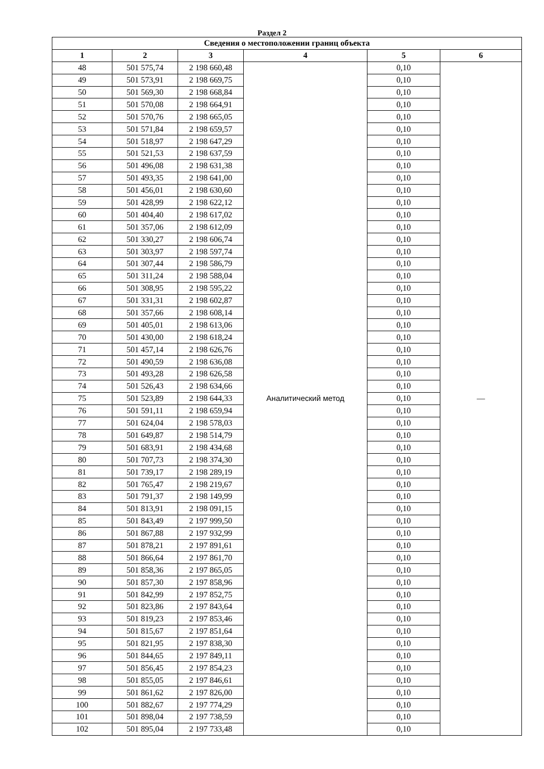Раздел 2
| Сведения о местоположении границ объекта | | | | | |
| --- | --- | --- | --- | --- | --- |
| 1 | 2 | 3 | 4 | 5 | 6 |
| 48 | 501 575,74 | 2 198 660,48 | Аналитический метод | 0,10 | — |
| 49 | 501 573,91 | 2 198 669,75 | | 0,10 | |
| 50 | 501 569,30 | 2 198 668,84 | | 0,10 | |
| 51 | 501 570,08 | 2 198 664,91 | | 0,10 | |
| 52 | 501 570,76 | 2 198 665,05 | | 0,10 | |
| 53 | 501 571,84 | 2 198 659,57 | | 0,10 | |
| 54 | 501 518,97 | 2 198 647,29 | | 0,10 | |
| 55 | 501 521,53 | 2 198 637,59 | | 0,10 | |
| 56 | 501 496,08 | 2 198 631,38 | | 0,10 | |
| 57 | 501 493,35 | 2 198 641,00 | | 0,10 | |
| 58 | 501 456,01 | 2 198 630,60 | | 0,10 | |
| 59 | 501 428,99 | 2 198 622,12 | | 0,10 | |
| 60 | 501 404,40 | 2 198 617,02 | | 0,10 | |
| 61 | 501 357,06 | 2 198 612,09 | | 0,10 | |
| 62 | 501 330,27 | 2 198 606,74 | | 0,10 | |
| 63 | 501 303,97 | 2 198 597,74 | | 0,10 | |
| 64 | 501 307,44 | 2 198 586,79 | | 0,10 | |
| 65 | 501 311,24 | 2 198 588,04 | | 0,10 | |
| 66 | 501 308,95 | 2 198 595,22 | | 0,10 | |
| 67 | 501 331,31 | 2 198 602,87 | | 0,10 | |
| 68 | 501 357,66 | 2 198 608,14 | | 0,10 | |
| 69 | 501 405,01 | 2 198 613,06 | | 0,10 | |
| 70 | 501 430,00 | 2 198 618,24 | | 0,10 | |
| 71 | 501 457,14 | 2 198 626,76 | | 0,10 | |
| 72 | 501 490,59 | 2 198 636,08 | | 0,10 | |
| 73 | 501 493,28 | 2 198 626,58 | | 0,10 | |
| 74 | 501 526,43 | 2 198 634,66 | | 0,10 | |
| 75 | 501 523,89 | 2 198 644,33 | | 0,10 | |
| 76 | 501 591,11 | 2 198 659,94 | | 0,10 | |
| 77 | 501 624,04 | 2 198 578,03 | | 0,10 | |
| 78 | 501 649,87 | 2 198 514,79 | | 0,10 | |
| 79 | 501 683,91 | 2 198 434,68 | | 0,10 | |
| 80 | 501 707,73 | 2 198 374,30 | | 0,10 | |
| 81 | 501 739,17 | 2 198 289,19 | | 0,10 | |
| 82 | 501 765,47 | 2 198 219,67 | | 0,10 | |
| 83 | 501 791,37 | 2 198 149,99 | | 0,10 | |
| 84 | 501 813,91 | 2 198 091,15 | | 0,10 | |
| 85 | 501 843,49 | 2 197 999,50 | | 0,10 | |
| 86 | 501 867,88 | 2 197 932,99 | | 0,10 | |
| 87 | 501 878,21 | 2 197 891,61 | | 0,10 | |
| 88 | 501 866,64 | 2 197 861,70 | | 0,10 | |
| 89 | 501 858,36 | 2 197 865,05 | | 0,10 | |
| 90 | 501 857,30 | 2 197 858,96 | | 0,10 | |
| 91 | 501 842,99 | 2 197 852,75 | | 0,10 | |
| 92 | 501 823,86 | 2 197 843,64 | | 0,10 | |
| 93 | 501 819,23 | 2 197 853,46 | | 0,10 | |
| 94 | 501 815,67 | 2 197 851,64 | | 0,10 | |
| 95 | 501 821,95 | 2 197 838,30 | | 0,10 | |
| 96 | 501 844,65 | 2 197 849,11 | | 0,10 | |
| 97 | 501 856,45 | 2 197 854,23 | | 0,10 | |
| 98 | 501 855,05 | 2 197 846,61 | | 0,10 | |
| 99 | 501 861,62 | 2 197 826,00 | | 0,10 | |
| 100 | 501 882,67 | 2 197 774,29 | | 0,10 | |
| 101 | 501 898,04 | 2 197 738,59 | | 0,10 | |
| 102 | 501 895,04 | 2 197 733,48 | | 0,10 | |